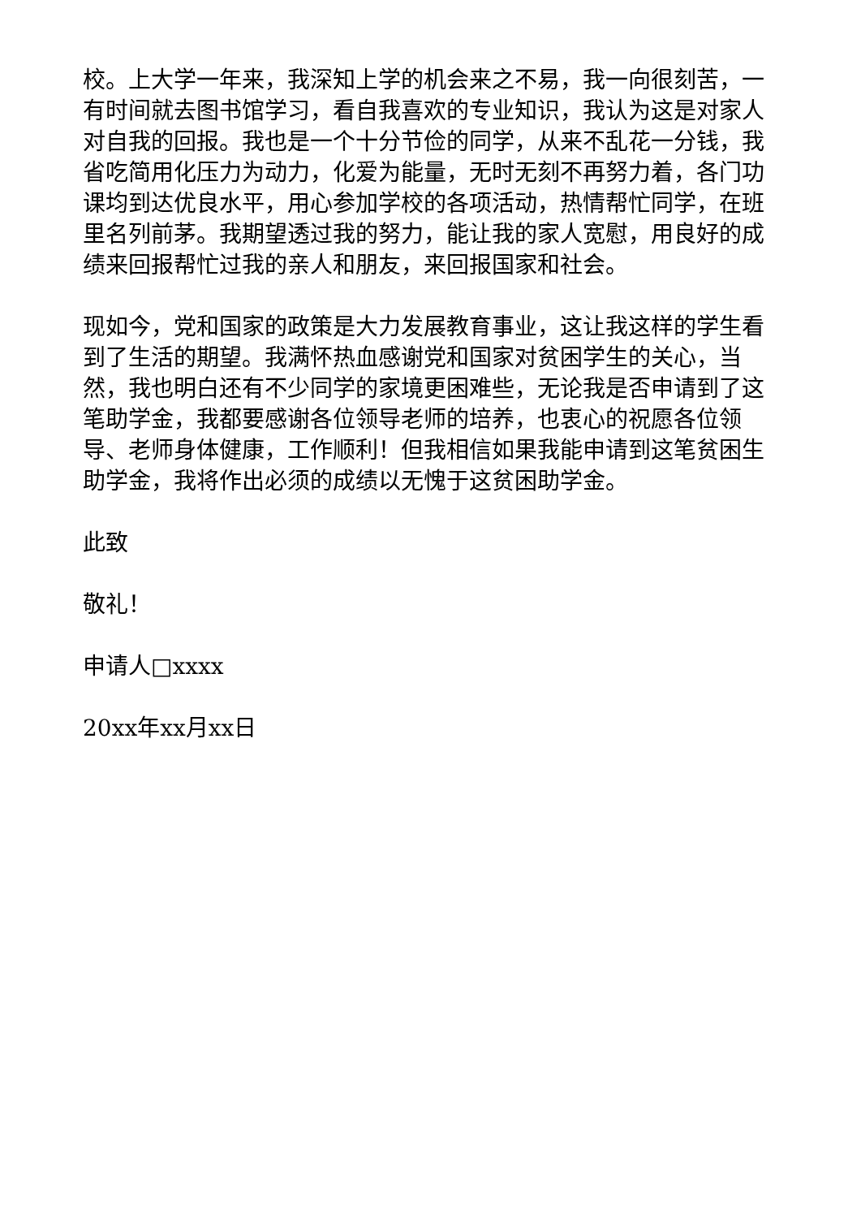校。上大学一年来，我深知上学的机会来之不易，我一向很刻苦，一有时间就去图书馆学习，看自我喜欢的专业知识，我认为这是对家人对自我的回报。我也是一个十分节俭的同学，从来不乱花一分钱，我省吃简用化压力为动力，化爱为能量，无时无刻不再努力着，各门功课均到达优良水平，用心参加学校的各项活动，热情帮忙同学，在班里名列前茅。我期望透过我的努力，能让我的家人宽慰，用良好的成绩来回报帮忙过我的亲人和朋友，来回报国家和社会。
现如今，党和国家的政策是大力发展教育事业，这让我这样的学生看到了生活的期望。我满怀热血感谢党和国家对贫困学生的关心，当然，我也明白还有不少同学的家境更困难些，无论我是否申请到了这笔助学金，我都要感谢各位领导老师的培养，也衷心的祝愿各位领导、老师身体健康，工作顺利！但我相信如果我能申请到这笔贫困生助学金，我将作出必须的成绩以无愧于这贫困助学金。
此致
敬礼！
申请人□xxxx
20xx年xx月xx日